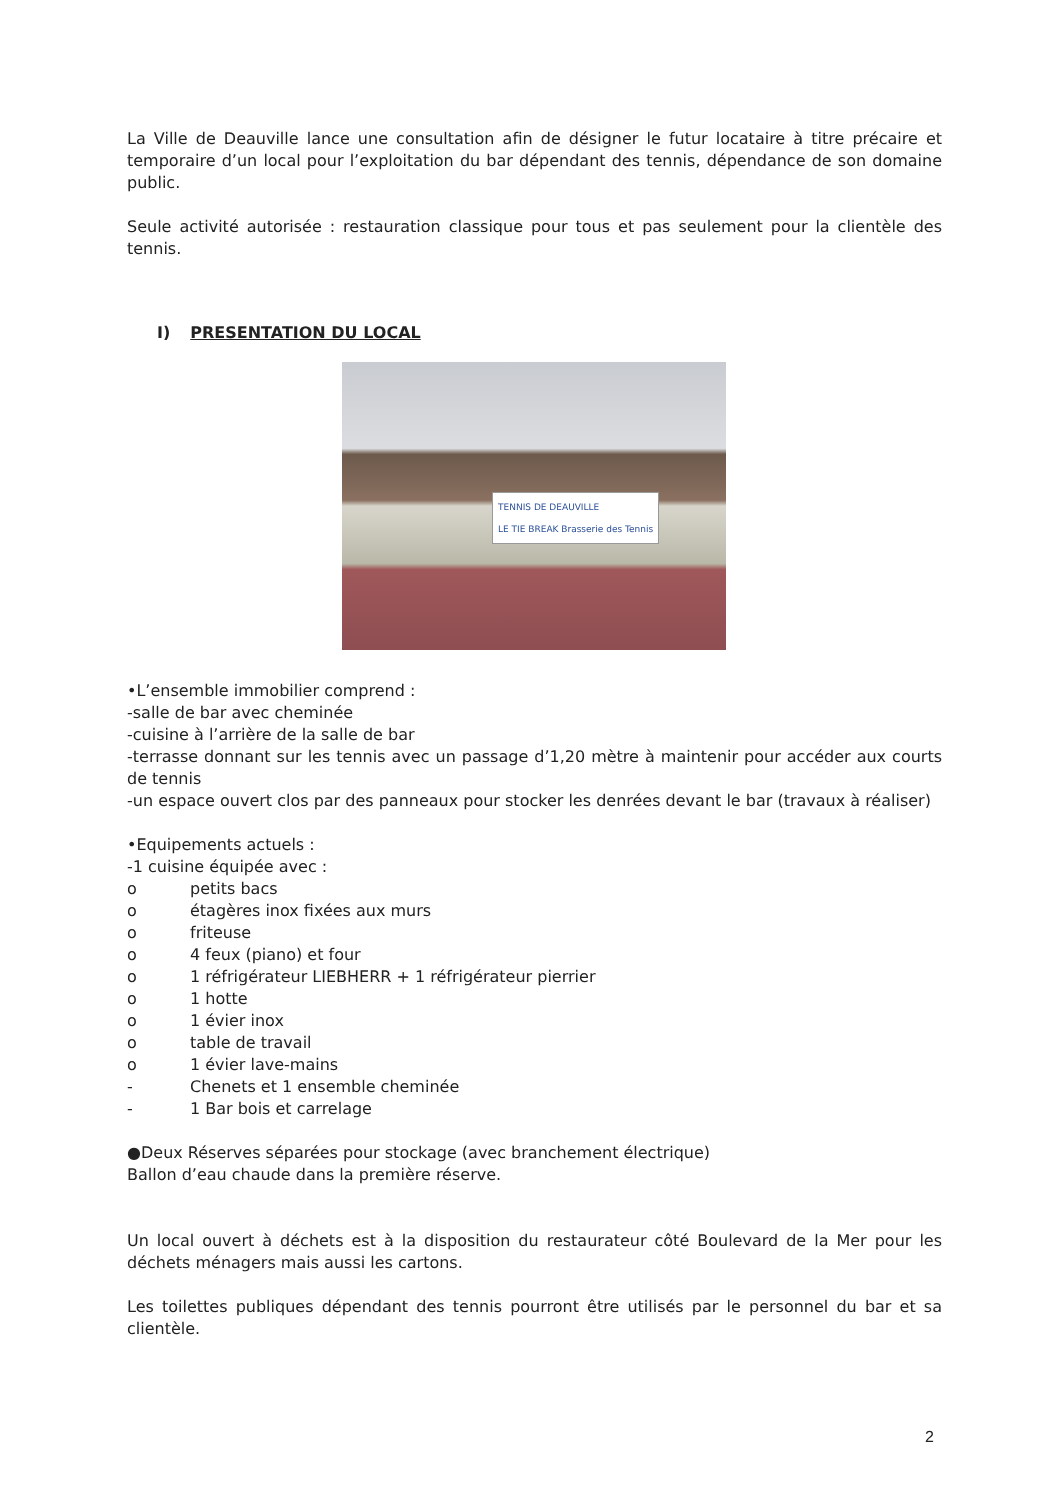La Ville de Deauville lance une consultation afin de désigner le futur locataire à titre précaire et temporaire d’un local pour l’exploitation du bar dépendant des tennis, dépendance de son domaine public.
Seule activité autorisée : restauration classique pour tous et pas seulement pour la clientèle des tennis.
I) PRESENTATION DU LOCAL
TENNIS DE DEAUVILLE
LE TIE BREAK Brasserie des Tennis
•L’ensemble immobilier comprend :
-salle de bar avec cheminée
-cuisine à l’arrière de la salle de bar
-terrasse donnant sur les tennis avec un passage d’1,20 mètre à maintenir pour accéder aux courts de tennis
-un espace ouvert clos par des panneaux pour stocker les denrées devant le bar (travaux à réaliser)
•Equipements actuels :
-1 cuisine équipée avec :
o petits bacs
o étagères inox fixées aux murs
o friteuse
o 4 feux (piano) et four
o 1 réfrigérateur LIEBHERR + 1 réfrigérateur pierrier
o 1 hotte
o 1 évier inox
o table de travail
o 1 évier lave-mains
- Chenets et 1 ensemble cheminée
- 1 Bar bois et carrelage
●Deux Réserves séparées pour stockage (avec branchement électrique)
Ballon d’eau chaude dans la première réserve.
Un local ouvert à déchets est à la disposition du restaurateur côté Boulevard de la Mer pour les déchets ménagers mais aussi les cartons.
Les toilettes publiques dépendant des tennis pourront être utilisés par le personnel du bar et sa clientèle.
2